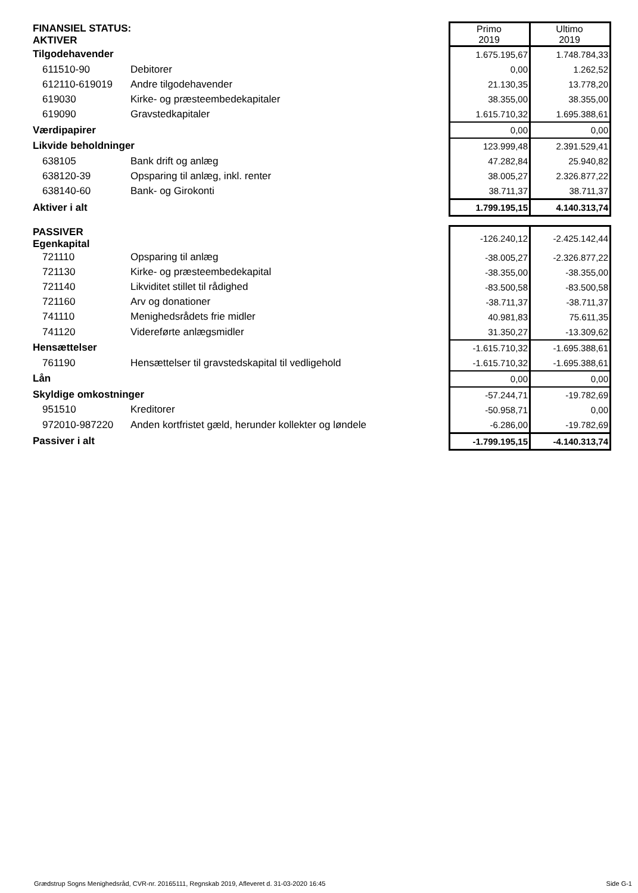| FINANSIEL STATUS: AKTIVER | | Primo 2019 | Ultimo 2019 |
| Tilgodehavender | | 1.675.195,67 | 1.748.784,33 |
| 611510-90 | Debitorer | 0,00 | 1.262,52 |
| 612110-619019 | Andre tilgodehavender | 21.130,35 | 13.778,20 |
| 619030 | Kirke- og præsteembedekapitaler | 38.355,00 | 38.355,00 |
| 619090 | Gravstedkapitaler | 1.615.710,32 | 1.695.388,61 |
| Værdipapirer | | 0,00 | 0,00 |
| Likvide beholdninger | | 123.999,48 | 2.391.529,41 |
| 638105 | Bank drift og anlæg | 47.282,84 | 25.940,82 |
| 638120-39 | Opsparing til anlæg, inkl. renter | 38.005,27 | 2.326.877,22 |
| 638140-60 | Bank- og Girokonti | 38.711,37 | 38.711,37 |
| Aktiver i alt | | 1.799.195,15 | 4.140.313,74 |
| PASSIVER Egenkapital | | -126.240,12 | -2.425.142,44 |
| 721110 | Opsparing til anlæg | -38.005,27 | -2.326.877,22 |
| 721130 | Kirke- og præsteembedekapital | -38.355,00 | -38.355,00 |
| 721140 | Likviditet stillet til rådighed | -83.500,58 | -83.500,58 |
| 721160 | Arv og donationer | -38.711,37 | -38.711,37 |
| 741110 | Menighedsrådets frie midler | 40.981,83 | 75.611,35 |
| 741120 | Videreførte anlægsmidler | 31.350,27 | -13.309,62 |
| Hensættelser | | -1.615.710,32 | -1.695.388,61 |
| 761190 | Hensættelser til gravstedskapital til vedligehold | -1.615.710,32 | -1.695.388,61 |
| Lån | | 0,00 | 0,00 |
| Skyldige omkostninger | | -57.244,71 | -19.782,69 |
| 951510 | Kreditorer | -50.958,71 | 0,00 |
| 972010-987220 | Anden kortfristet gæld, herunder kollekter og løndele | -6.286,00 | -19.782,69 |
| Passiver i alt | | -1.799.195,15 | -4.140.313,74 |
Grædstrup Sogns Menighedsråd, CVR-nr. 20165111, Regnskab 2019, Afleveret d. 31-03-2020 16:45 Side G-1